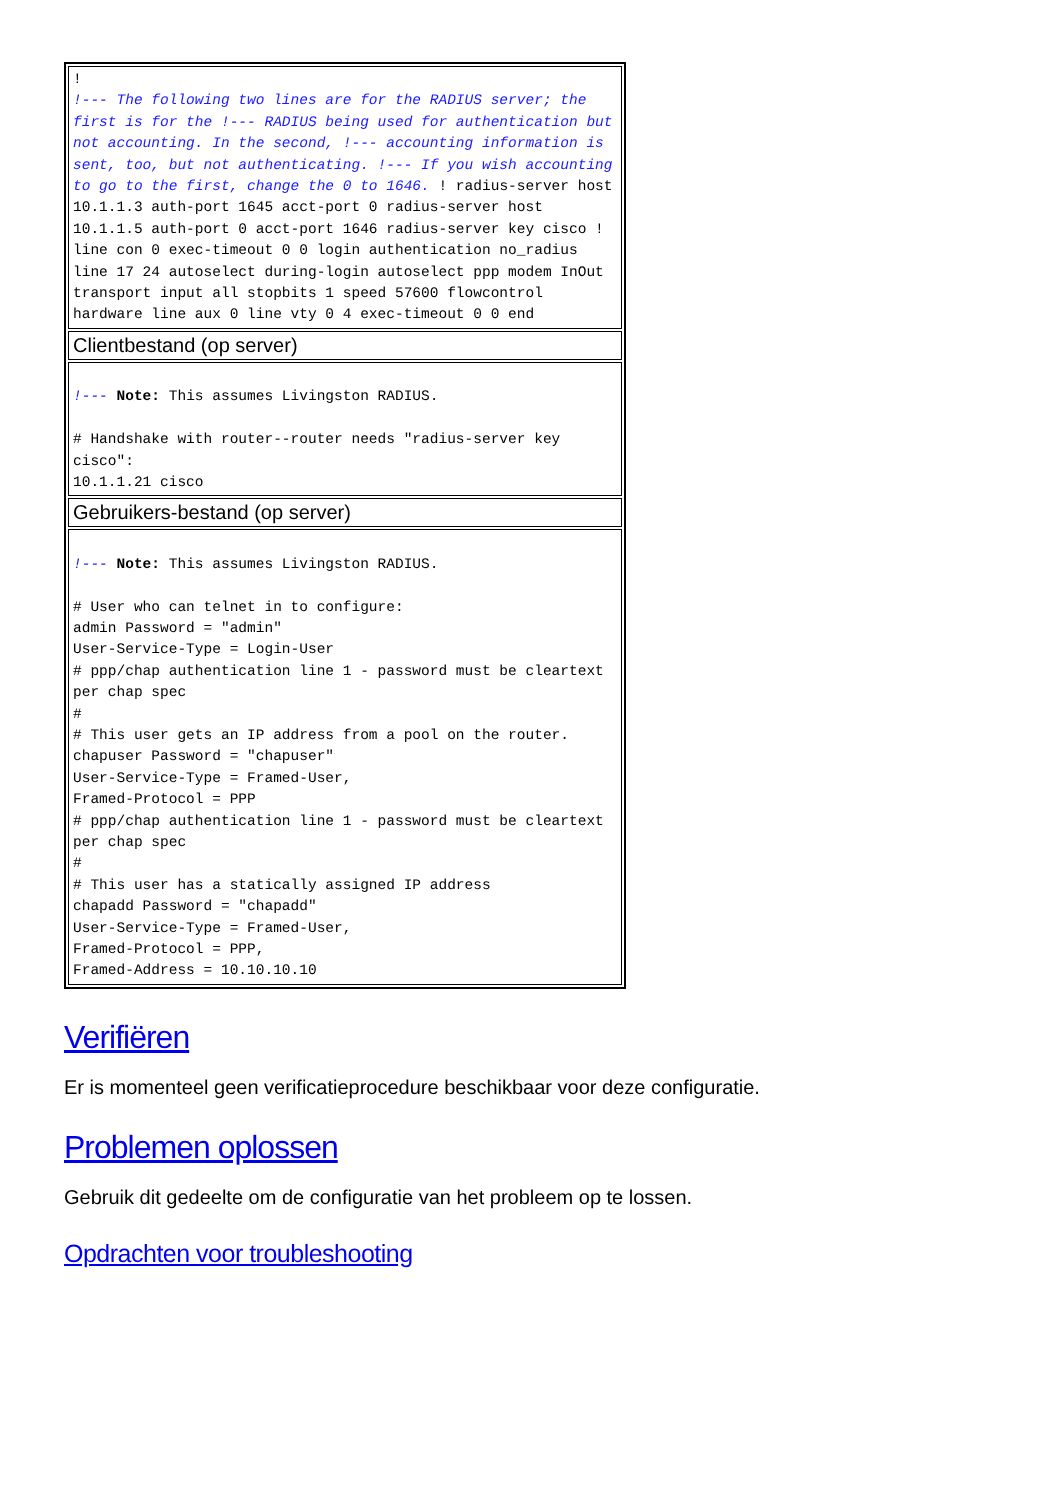| ! !--- The following two lines are for the RADIUS server; the first is for the !--- RADIUS being used for authentication but not accounting. In the second, !--- accounting information is sent, too, but not authenticating. !--- If you wish accounting to go to the first, change the 0 to 1646. ! radius-server host 10.1.1.3 auth-port 1645 acct-port 0 radius-server host 10.1.1.5 auth-port 0 acct-port 1646 radius-server key cisco ! line con 0 exec-timeout 0 0 login authentication no_radius line 17 24 autoselect during-login autoselect ppp modem InOut transport input all stopbits 1 speed 57600 flowcontrol hardware line aux 0 line vty 0 4 exec-timeout 0 0 end |
| Clientbestand (op server) |
| !--- Note: This assumes Livingston RADIUS. # Handshake with router--router needs "radius-server key cisco": 10.1.1.21 cisco |
| Gebruikers-bestand (op server) |
| !--- Note: This assumes Livingston RADIUS. # User who can telnet in to configure: admin Password = "admin" User-Service-Type = Login-User # ppp/chap authentication line 1 - password must be cleartext per chap spec # # This user gets an IP address from a pool on the router. chapuser Password = "chapuser" User-Service-Type = Framed-User, Framed-Protocol = PPP # ppp/chap authentication line 1 - password must be cleartext per chap spec # # This user has a statically assigned IP address chapadd Password = "chapadd" User-Service-Type = Framed-User, Framed-Protocol = PPP, Framed-Address = 10.10.10.10 |
Verifiëren
Er is momenteel geen verificatieprocedure beschikbaar voor deze configuratie.
Problemen oplossen
Gebruik dit gedeelte om de configuratie van het probleem op te lossen.
Opdrachten voor troubleshooting